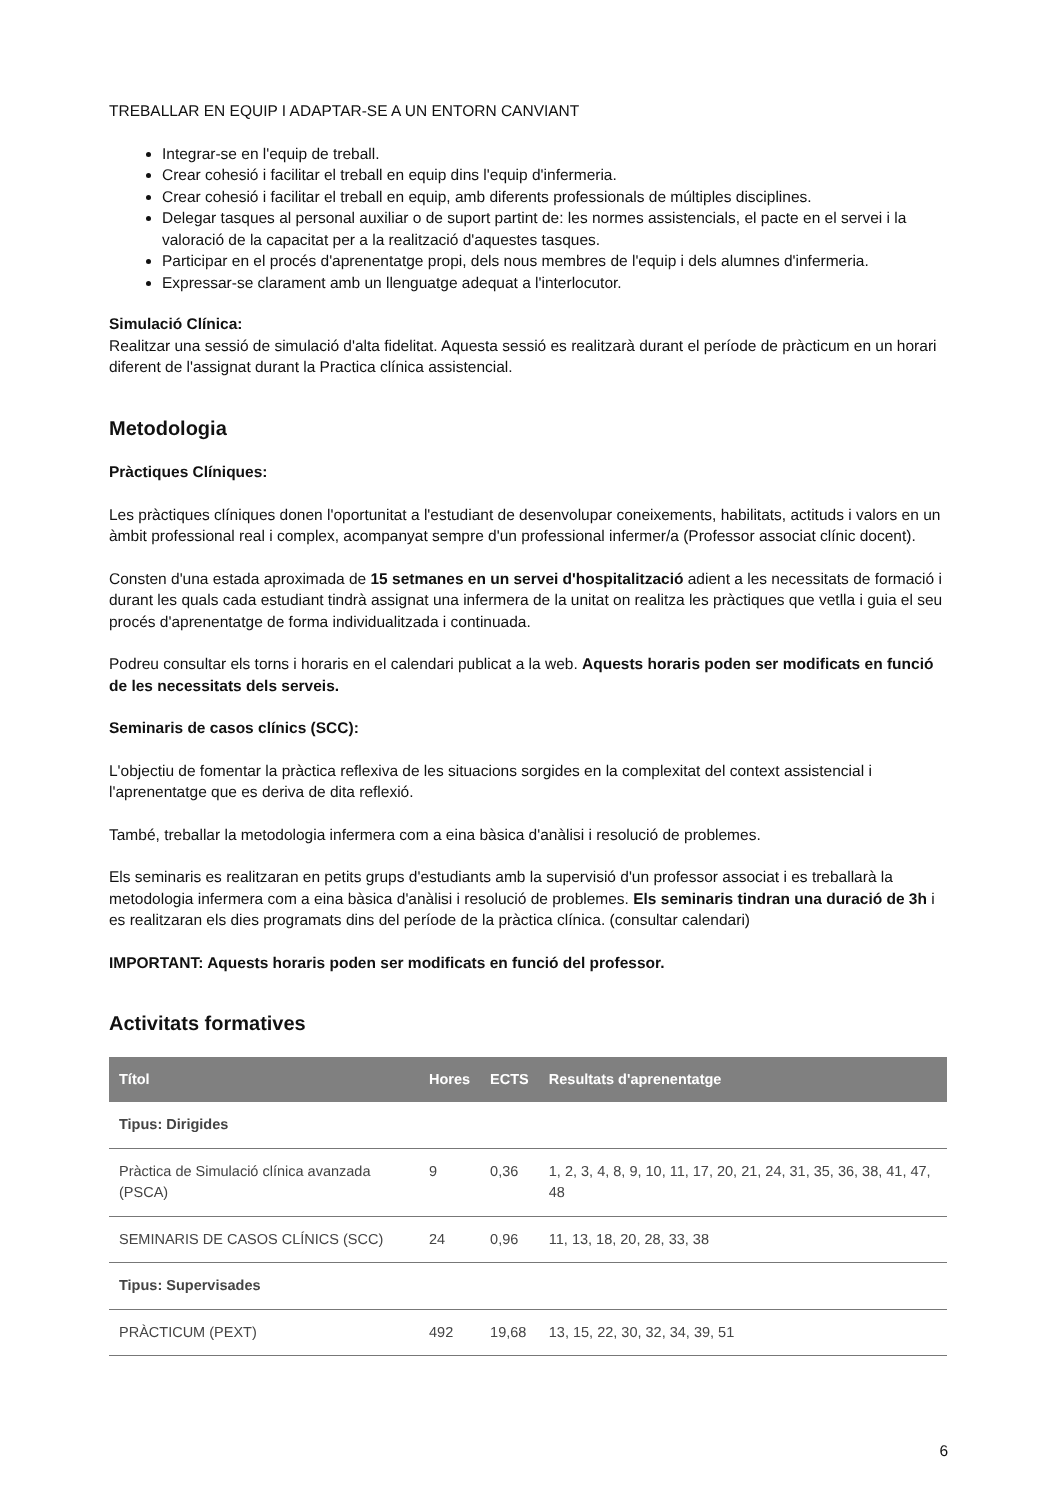TREBALLAR EN EQUIP I ADAPTAR-SE A UN ENTORN CANVIANT
Integrar-se en l'equip de treball.
Crear cohesió i facilitar el treball en equip dins l'equip d'infermeria.
Crear cohesió i facilitar el treball en equip, amb diferents professionals de múltiples disciplines.
Delegar tasques al personal auxiliar o de suport partint de: les normes assistencials, el pacte en el servei i la valoració de la capacitat per a la realització d'aquestes tasques.
Participar en el procés d'aprenentatge propi, dels nous membres de l'equip i dels alumnes d'infermeria.
Expressar-se clarament amb un llenguatge adequat a l'interlocutor.
Simulació Clínica:
Realitzar una sessió de simulació d'alta fidelitat. Aquesta sessió es realitzarà durant el període de pràcticum en un horari diferent de l'assignat durant la Practica clínica assistencial.
Metodologia
Pràctiques Clíniques:
Les pràctiques clíniques donen l'oportunitat a l'estudiant de desenvolupar coneixements, habilitats, actituds i valors en un àmbit professional real i complex, acompanyat sempre d'un professional infermer/a (Professor associat clínic docent).
Consten d'una estada aproximada de 15 setmanes en un servei d'hospitalització adient a les necessitats de formació i durant les quals cada estudiant tindrà assignat una infermera de la unitat on realitza les pràctiques que vetlla i guia el seu procés d'aprenentatge de forma individualitzada i continuada.
Podreu consultar els torns i horaris en el calendari publicat a la web. Aquests horaris poden ser modificats en funció de les necessitats dels serveis.
Seminaris de casos clínics (SCC):
L'objectiu de fomentar la pràctica reflexiva de les situacions sorgides en la complexitat del context assistencial i l'aprenentatge que es deriva de dita reflexió.
També, treballar la metodologia infermera com a eina bàsica d'anàlisi i resolució de problemes.
Els seminaris es realitzaran en petits grups d'estudiants amb la supervisió d'un professor associat i es treballarà la metodologia infermera com a eina bàsica d'anàlisi i resolució de problemes. Els seminaris tindran una duració de 3h i es realitzaran els dies programats dins del període de la pràctica clínica. (consultar calendari)
IMPORTANT: Aquests horaris poden ser modificats en funció del professor.
Activitats formatives
| Títol | Hores | ECTS | Resultats d'aprenentatge |
| --- | --- | --- | --- |
| Tipus: Dirigides | | | |
| Pràctica de Simulació clínica avanzada (PSCA) | 9 | 0,36 | 1, 2, 3, 4, 8, 9, 10, 11, 17, 20, 21, 24, 31, 35, 36, 38, 41, 47, 48 |
| SEMINARIS DE CASOS CLÍNICS (SCC) | 24 | 0,96 | 11, 13, 18, 20, 28, 33, 38 |
| Tipus: Supervisades | | | |
| PRÀCTICUM (PEXT) | 492 | 19,68 | 13, 15, 22, 30, 32, 34, 39, 51 |
6